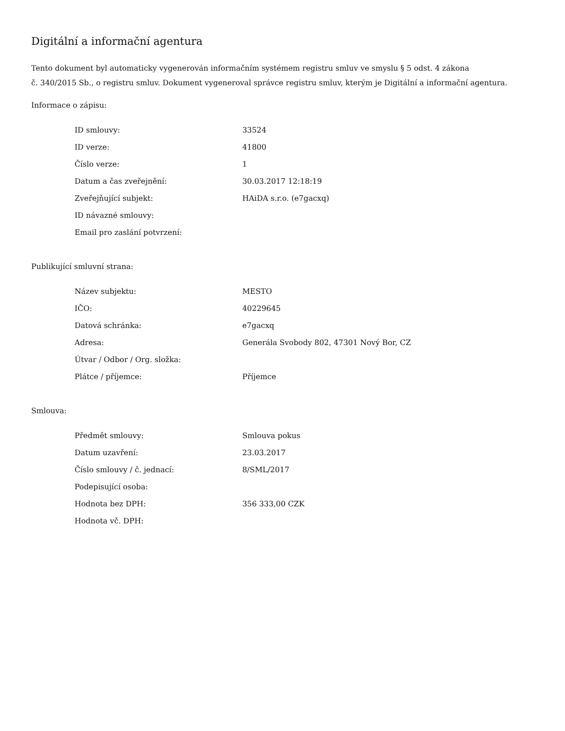Digitální a informační agentura
Tento dokument byl automaticky vygenerován informačním systémem registru smluv ve smyslu § 5 odst. 4 zákona
č. 340/2015 Sb., o registru smluv. Dokument vygeneroval správce registru smluv, kterým je Digitální a informační agentura.
Informace o zápisu:
| ID smlouvy: | 33524 |
| ID verze: | 41800 |
| Číslo verze: | 1 |
| Datum a čas zveřejnění: | 30.03.2017 12:18:19 |
| Zveřejňující subjekt: | HAiDA s.r.o. (e7gacxq) |
| ID návazné smlouvy: | |
| Email pro zaslání potvrzení: | |
Publikující smluvní strana:
| Název subjektu: | MESTO |
| IČO: | 40229645 |
| Datová schránka: | e7gacxq |
| Adresa: | Generála Svobody 802, 47301 Nový Bor, CZ |
| Útvar / Odbor / Org. složka: | |
| Plátce / příjemce: | Příjemce |
Smlouva:
| Předmět smlouvy: | Smlouva pokus |
| Datum uzavření: | 23.03.2017 |
| Číslo smlouvy / č. jednací: | 8/SML/2017 |
| Podepisující osoba: | |
| Hodnota bez DPH: | 356 333,00 CZK |
| Hodnota vč. DPH: | |